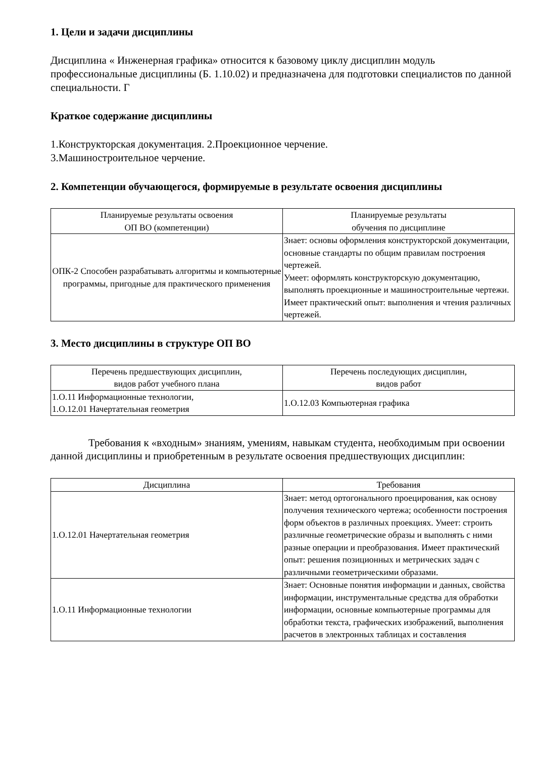1. Цели и задачи дисциплины
Дисциплина « Инженерная графика» относится к базовому циклу дисциплин модуль профессиональные дисциплины (Б. 1.10.02) и предназначена для подготовки специалистов по данной специальности. Г
Краткое содержание дисциплины
1.Конструкторская документация. 2.Проекционное черчение.
3.Машиностроительное черчение.
2. Компетенции обучающегося, формируемые в результате освоения дисциплины
| Планируемые результаты освоения ОП ВО (компетенции) | Планируемые результаты обучения по дисциплине |
| --- | --- |
| ОПК-2 Способен разрабатывать алгоритмы и компьютерные программы, пригодные для практического применения | Знает: основы оформления конструкторской документации, основные стандарты по общим правилам построения чертежей. Умеет: оформлять конструкторскую документацию, выполнять проекционные и машиностроительные чертежи. Имеет практический опыт: выполнения и чтения различных чертежей. |
3. Место дисциплины в структуре ОП ВО
| Перечень предшествующих дисциплин, видов работ учебного плана | Перечень последующих дисциплин, видов работ |
| --- | --- |
| 1.О.11 Информационные технологии, 1.О.12.01 Начертательная геометрия | 1.О.12.03 Компьютерная графика |
Требования к «входным» знаниям, умениям, навыкам студента, необходимым при освоении данной дисциплины и приобретенным в результате освоения предшествующих дисциплин:
| Дисциплина | Требования |
| --- | --- |
| 1.О.12.01 Начертательная геометрия | Знает: метод ортогонального проецирования, как основу получения технического чертежа; особенности построения форм объектов в различных проекциях. Умеет: строить различные геометрические образы и выполнять с ними разные операции и преобразования. Имеет практический опыт: решения позиционных и метрических задач с различными геометрическими образами. |
| 1.О.11 Информационные технологии | Знает: Основные понятия информации и данных, свойства информации, инструментальные средства для обработки информации, основные компьютерные программы для обработки текста, графических изображений, выполнения расчетов в электронных таблицах и составления |